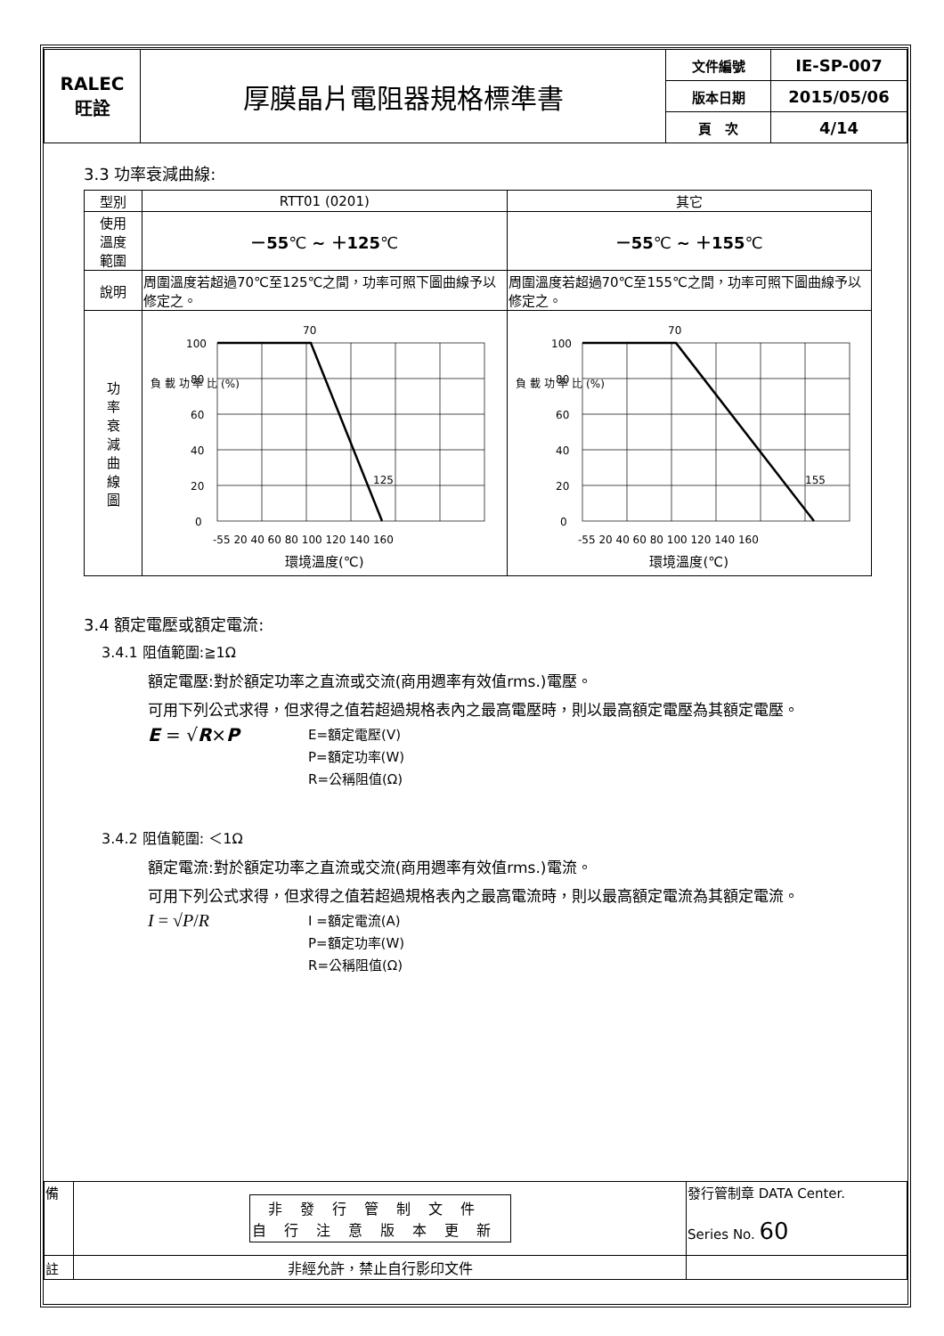| RALEC 旺詮 | 厚膜晶片電阻器規格標準書 | 文件編號 | IE-SP-007 |
| | | 版本日期 | 2015/05/06 |
| | | 頁 次 | 4/14 |
3.3 功率衰減曲線:
| 型別 | RTT01 (0201) | 其它 |
| 使用 溫度 範圍 | －55 ℃ ~ ＋125 ℃ | －55 ℃ ~ ＋155 ℃ |
| 說明 | 周圍溫度若超過70℃至125℃之間，功率可照下圖曲線予以修定之。 | 周圍溫度若超過70℃至155℃之間，功率可照下圖曲線予以修定之。 |
| 功 率 衰 減 曲 線 圖 | 70 125 100 80 60 40 20 0 負 載 功 率 比 (%) -55 20 40 60 80 100 120 140 160 環境溫度(℃) | 70 155 100 80 60 40 20 0 負 載 功 率 比 (%) -55 20 40 60 80 100 120 140 160 環境溫度(℃) |
3.4 額定電壓或額定電流:
3.4.1 阻值範圍:≧1Ω
額定電壓:對於額定功率之直流或交流(商用週率有效值rms.)電壓。
可用下列公式求得，但求得之值若超過規格表內之最高電壓時，則以最高額定電壓為其額定電壓。
E = √R×P
E=額定電壓(V)
P=額定功率(W)
R=公稱阻值(Ω)
3.4.2 阻值範圍: ＜1Ω
額定電流:對於額定功率之直流或交流(商用週率有效值rms.)電流。
可用下列公式求得，但求得之值若超過規格表內之最高電流時，則以最高額定電流為其額定電流。
I = √P/R
I =額定電流(A)
P=額定功率(W)
R=公稱阻值(Ω)
| 備 | 非發行管制文件 自行注意版本更新 | 發行管制章 DATA Center. Series No. 60 |
| 註 | 非經允許，禁止自行影印文件 | |